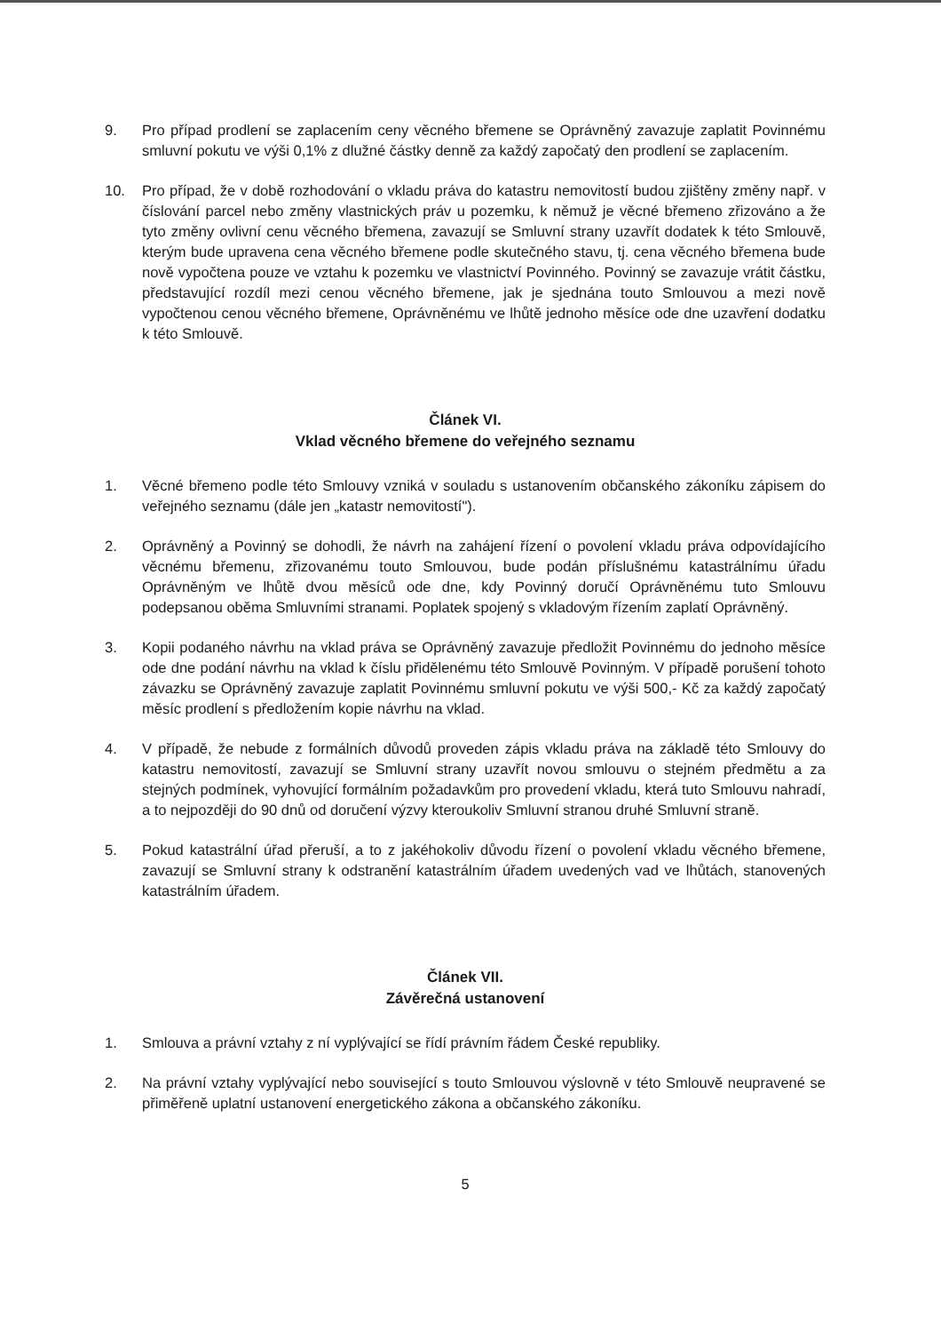9. Pro případ prodlení se zaplacením ceny věcného břemene se Oprávněný zavazuje zaplatit Povinnému smluvní pokutu ve výši 0,1% z dlužné částky denně za každý započatý den prodlení se zaplacením.
10. Pro případ, že v době rozhodování o vkladu práva do katastru nemovitostí budou zjištěny změny např. v číslování parcel nebo změny vlastnických práv u pozemku, k němuž je věcné břemeno zřizováno a že tyto změny ovlivní cenu věcného břemena, zavazují se Smluvní strany uzavřít dodatek k této Smlouvě, kterým bude upravena cena věcného břemene podle skutečného stavu, tj. cena věcného břemena bude nově vypočtena pouze ve vztahu k pozemku ve vlastnictví Povinného. Povinný se zavazuje vrátit částku, představující rozdíl mezi cenou věcného břemene, jak je sjednána touto Smlouvou a mezi nově vypočtenou cenou věcného břemene, Oprávněnému ve lhůtě jednoho měsíce ode dne uzavření dodatku k této Smlouvě.
Článek VI.
Vklad věcného břemene do veřejného seznamu
1. Věcné břemeno podle této Smlouvy vzniká v souladu s ustanovením občanského zákoníku zápisem do veřejného seznamu (dále jen „katastr nemovitostí").
2. Oprávněný a Povinný se dohodli, že návrh na zahájení řízení o povolení vkladu práva odpovídajícího věcnému břemenu, zřizovanému touto Smlouvou, bude podán příslušnému katastrálnímu úřadu Oprávněným ve lhůtě dvou měsíců ode dne, kdy Povinný doručí Oprávněnému tuto Smlouvu podepsanou oběma Smluvními stranami. Poplatek spojený s vkladovým řízením zaplatí Oprávněný.
3. Kopii podaného návrhu na vklad práva se Oprávněný zavazuje předložit Povinnému do jednoho měsíce ode dne podání návrhu na vklad k číslu přidělenému této Smlouvě Povinným. V případě porušení tohoto závazku se Oprávněný zavazuje zaplatit Povinnému smluvní pokutu ve výši 500,- Kč za každý započatý měsíc prodlení s předložením kopie návrhu na vklad.
4. V případě, že nebude z formálních důvodů proveden zápis vkladu práva na základě této Smlouvy do katastru nemovitostí, zavazují se Smluvní strany uzavřít novou smlouvu o stejném předmětu a za stejných podmínek, vyhovující formálním požadavkům pro provedení vkladu, která tuto Smlouvu nahradí, a to nejpozději do 90 dnů od doručení výzvy kteroukoliv Smluvní stranou druhé Smluvní straně.
5. Pokud katastrální úřad přeruší, a to z jakéhokoliv důvodu řízení o povolení vkladu věcného břemene, zavazují se Smluvní strany k odstranění katastrálním úřadem uvedených vad ve lhůtách, stanovených katastrálním úřadem.
Článek VII.
Závěrečná ustanovení
1. Smlouva a právní vztahy z ní vyplývající se řídí právním řádem České republiky.
2. Na právní vztahy vyplývající nebo související s touto Smlouvou výslovně v této Smlouvě neupravené se přiměřeně uplatní ustanovení energetického zákona a občanského zákoníku.
5